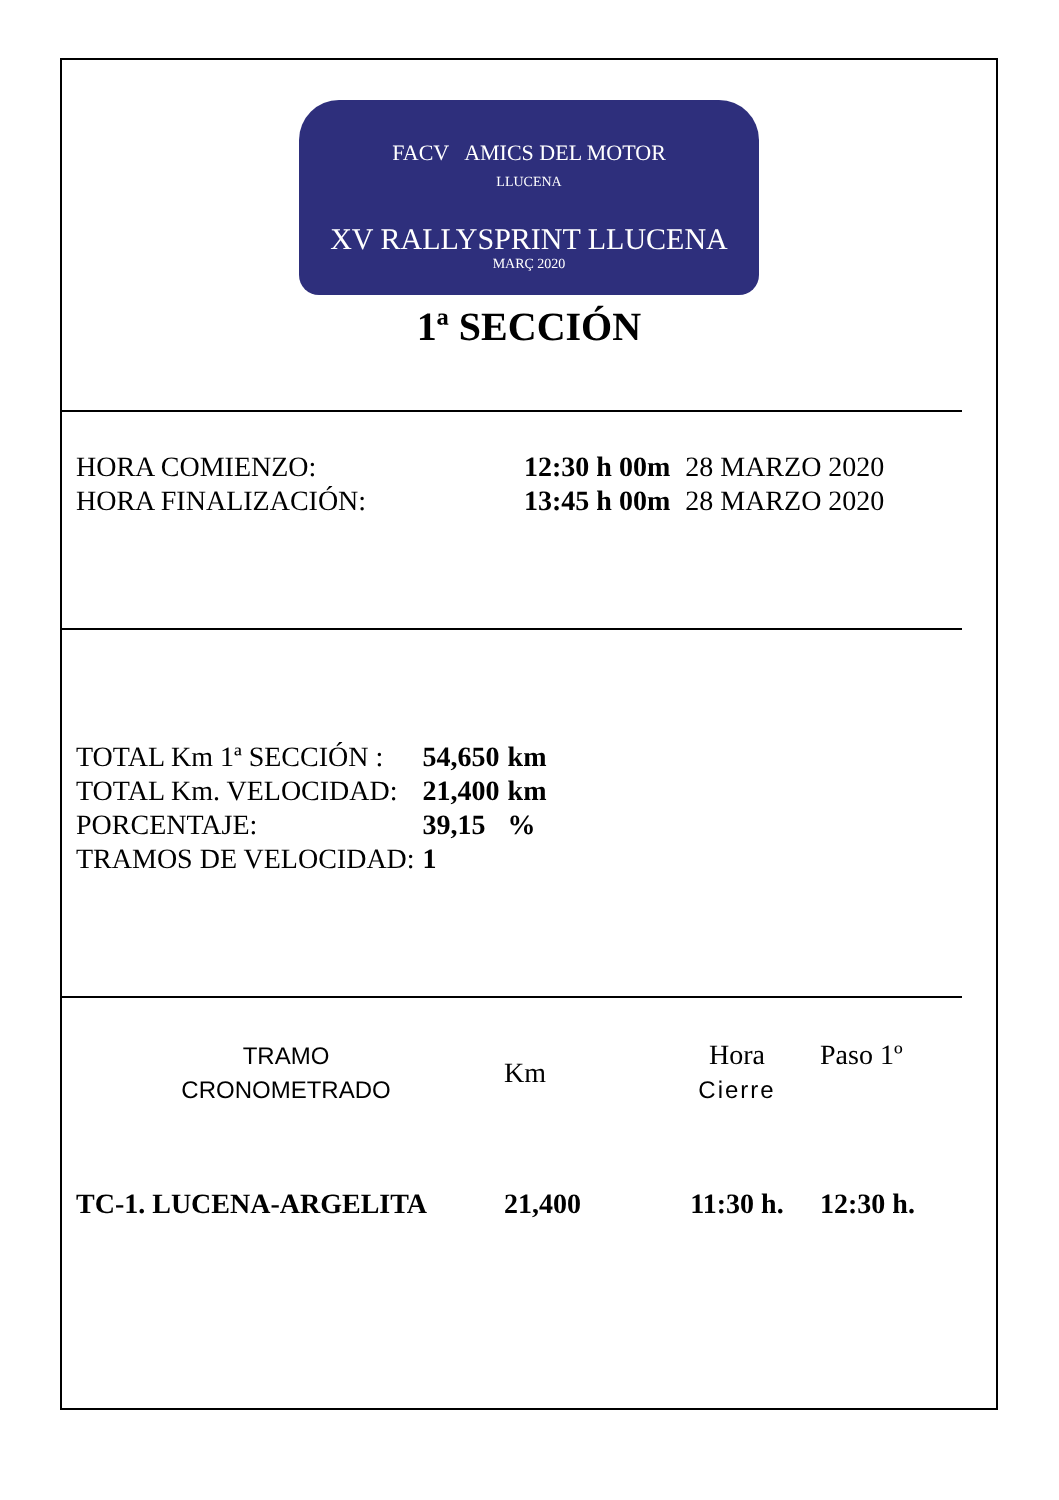FACV AMICS DEL MOTOR
LLUCENA
XV RALLYSPRINT LLUCENA
MARÇ 2020
1ª SECCIÓN
| HORA COMIENZO: | 12:30 h 00m | 28 MARZO 2020 |
| HORA FINALIZACIÓN: | 13:45 h 00m | 28 MARZO 2020 |
| TOTAL Km 1ª SECCIÓN : | 54,650 | km |
| TOTAL Km. VELOCIDAD: | 21,400 | km |
| PORCENTAJE: | 39,15 | % |
| TRAMOS DE VELOCIDAD: | 1 | |
| TRAMO CRONOMETRADO | Km | Hora Cierre | Paso 1º |
| TC-1. LUCENA-ARGELITA | 21,400 | 11:30 h. | 12:30 h. |